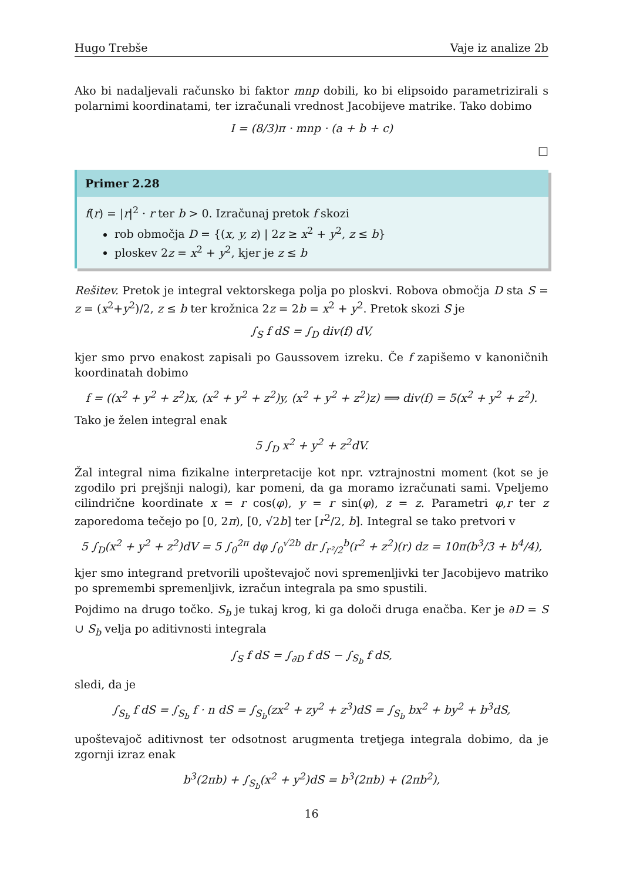Hugo Trebše Vaje iz analize 2b
Ako bi nadaljevali računsko bi faktor mnp dobili, ko bi elipsoido parametrizirali s polarnimi koordinatami, ter izračunali vrednost Jacobijeve matrike. Tako dobimo
I = (8/3)π · mnp · (a + b + c)
□
Primer 2.28
f(r) = |r|<sup>2</sup> · r ter b > 0. Izračunaj pretok f skozi
rob območja D = {(x, y, z) | 2z ≥ x<sup>2</sup> + y<sup>2</sup>, z ≤ b}
ploskev 2z = x<sup>2</sup> + y<sup>2</sup>, kjer je z ≤ b
Rešitev. Pretok je integral vektorskega polja po ploskvi. Robova območja D sta S = z = (x<sup>2</sup>+y<sup>2</sup>)/2, z ≤ b ter krožnica 2z = 2b = x<sup>2</sup> + y<sup>2</sup>. Pretok skozi S je
∫<sub>S</sub> f dS = ∫<sub>D</sub> div(f) dV,
kjer smo prvo enakost zapisali po Gaussovem izreku. Če f zapišemo v kanoničnih koordinatah dobimo
f = ((x<sup>2</sup> + y<sup>2</sup> + z<sup>2</sup>)x, (x<sup>2</sup> + y<sup>2</sup> + z<sup>2</sup>)y, (x<sup>2</sup> + y<sup>2</sup> + z<sup>2</sup>)z) ⟹ div(f) = 5(x<sup>2</sup> + y<sup>2</sup> + z<sup>2</sup>).
Tako je želen integral enak
5 ∫<sub>D</sub> x<sup>2</sup> + y<sup>2</sup> + z<sup>2</sup>dV.
Žal integral nima fizikalne interpretacije kot npr. vztrajnostni moment (kot se je zgodilo pri prejšnji nalogi), kar pomeni, da ga moramo izračunati sami. Vpeljemo cilindrične koordinate x = r cos(φ), y = r sin(φ), z = z. Parametri φ,r ter z zaporedoma tečejo po [0, 2π), [0, √2b] ter [r<sup>2</sup>/2, b]. Integral se tako pretvori v
5 ∫<sub>D</sub>(x<sup>2</sup> + y<sup>2</sup> + z<sup>2</sup>)dV = 5 ∫<sub>0</sub><sup>2π</sup> dφ ∫<sub>0</sub><sup>√2b</sup> dr ∫<sub>r²/2</sub><sup>b</sup>(r<sup>2</sup> + z<sup>2</sup>)(r) dz = 10π(b<sup>3</sup>/3 + b<sup>4</sup>/4),
kjer smo integrand pretvorili upoštevajoč novi spremenljivki ter Jacobijevo matriko po spremembi spremenljivk, izračun integrala pa smo spustili.
Pojdimo na drugo točko. S<sub>b</sub> je tukaj krog, ki ga določi druga enačba. Ker je ∂D = S ∪ S<sub>b</sub> velja po aditivnosti integrala
∫<sub>S</sub> f dS = ∫<sub>∂D</sub> f dS − ∫<sub>S<sub>b</sub></sub> f dS,
sledi, da je
∫<sub>S<sub>b</sub></sub> f dS = ∫<sub>S<sub>b</sub></sub> f · n dS = ∫<sub>S<sub>b</sub></sub>(zx<sup>2</sup> + zy<sup>2</sup> + z<sup>3</sup>)dS = ∫<sub>S<sub>b</sub></sub> bx<sup>2</sup> + by<sup>2</sup> + b<sup>3</sup>dS,
upoštevajoč aditivnost ter odsotnost arugmenta tretjega integrala dobimo, da je zgornji izraz enak
b<sup>3</sup>(2πb) + ∫<sub>S<sub>b</sub></sub>(x<sup>2</sup> + y<sup>2</sup>)dS = b<sup>3</sup>(2πb) + (2πb<sup>2</sup>),
16